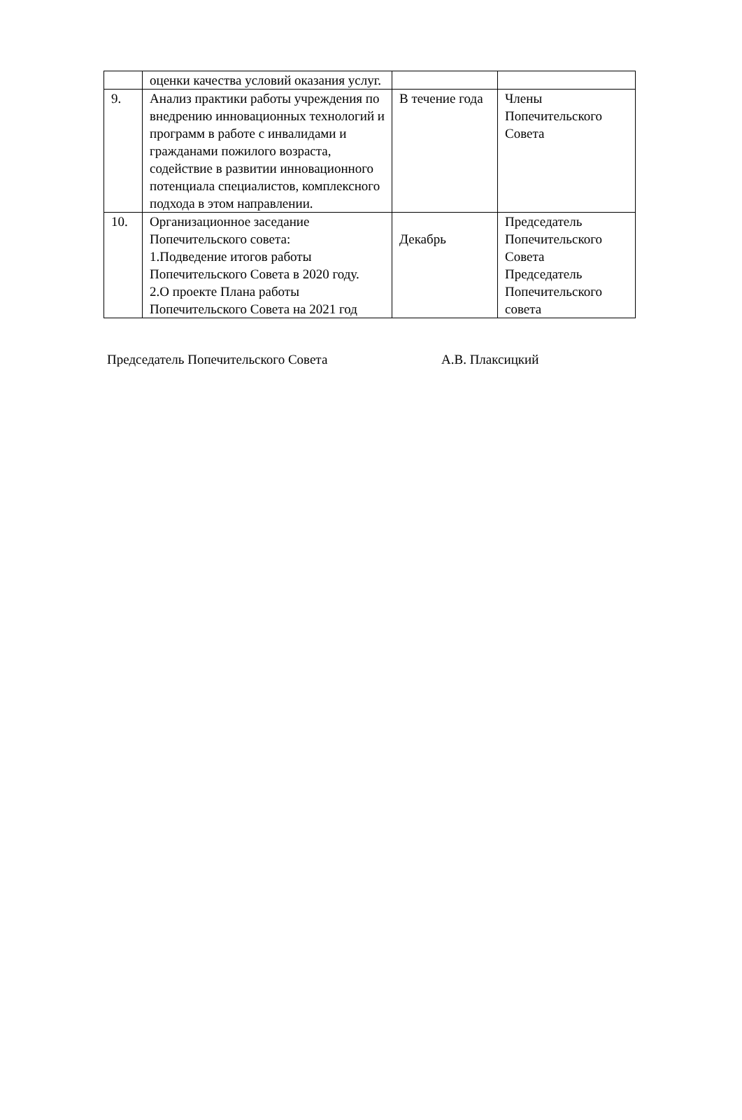| | оценки качества условий оказания услуг. | | |
| 9. | Анализ практики работы учреждения по внедрению инновационных технологий и программ в работе с инвалидами и гражданами пожилого возраста, содействие в развитии инновационного потенциала специалистов, комплексного подхода в этом направлении. | В течение года | Члены Попечительского Совета |
| 10. | Организационное заседание Попечительского совета: 1.Подведение итогов работы Попечительского Совета в 2020 году. 2.О проекте Плана работы Попечительского Совета на 2021 год | Декабрь | Председатель Попечительского Совета Председатель Попечительского совета |
Председатель Попечительского Совета А.В. Плаксицкий